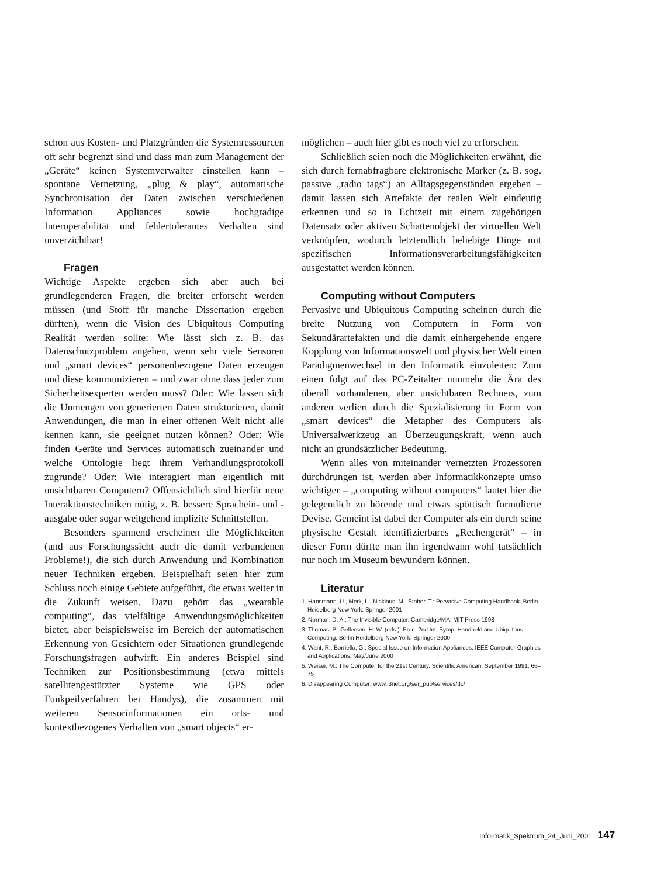schon aus Kosten- und Platzgründen die Systemressourcen oft sehr begrenzt sind und dass man zum Management der „Geräte“ keinen Systemverwalter einstellen kann – spontane Vernetzung, „plug & play“, automatische Synchronisation der Daten zwischen verschiedenen Information Appliances sowie hochgradige Interoperabilität und fehlertolerantes Verhalten sind unverzichtbar!
Fragen
Wichtige Aspekte ergeben sich aber auch bei grundlegenderen Fragen, die breiter erforscht werden müssen (und Stoff für manche Dissertation ergeben dürften), wenn die Vision des Ubiquitous Computing Realität werden sollte: Wie lässt sich z. B. das Datenschutzproblem angehen, wenn sehr viele Sensoren und „smart devices“ personenbezogene Daten erzeugen und diese kommunizieren – und zwar ohne dass jeder zum Sicherheitsexperten werden muss? Oder: Wie lassen sich die Unmengen von generierten Daten strukturieren, damit Anwendungen, die man in einer offenen Welt nicht alle kennen kann, sie geeignet nutzen können? Oder: Wie finden Geräte und Services automatisch zueinander und welche Ontologie liegt ihrem Verhandlungsprotokoll zugrunde? Oder: Wie interagiert man eigentlich mit unsichtbaren Computern? Offensichtlich sind hierfür neue Interaktionstechniken nötig, z. B. bessere Sprachein- und -ausgabe oder sogar weitgehend implizite Schnittstellen.
Besonders spannend erscheinen die Möglichkeiten (und aus Forschungssicht auch die damit verbundenen Probleme!), die sich durch Anwendung und Kombination neuer Techniken ergeben. Beispielhaft seien hier zum Schluss noch einige Gebiete aufgeführt, die etwas weiter in die Zukunft weisen. Dazu gehört das „wearable computing“, das vielfältige Anwendungsmöglichkeiten bietet, aber beispielsweise im Bereich der automatischen Erkennung von Gesichtern oder Situationen grundlegende Forschungsfragen aufwirft. Ein anderes Beispiel sind Techniken zur Positionsbestimmung (etwa mittels satellitengestützter Systeme wie GPS oder Funkpeilverfahren bei Handys), die zusammen mit weiteren Sensorinformationen ein orts- und kontextbezogenes Verhalten von „smart objects“ er-
möglichen – auch hier gibt es noch viel zu erforschen.
Schließlich seien noch die Möglichkeiten erwähnt, die sich durch fernabfragbare elektronische Marker (z. B. sog. passive „radio tags“) an Alltagsgegenständen ergeben – damit lassen sich Artefakte der realen Welt eindeutig erkennen und so in Echtzeit mit einem zugehörigen Datensatz oder aktiven Schattenobjekt der virtuellen Welt verknüpfen, wodurch letztendlich beliebige Dinge mit spezifischen Informationsverarbeitungsfähigkeiten ausgestattet werden können.
Computing without Computers
Pervasive und Ubiquitous Computing scheinen durch die breite Nutzung von Computern in Form von Sekundärartefakten und die damit einhergehende engere Kopplung von Informationswelt und physischer Welt einen Paradigmenwechsel in den Informatik einzuleiten: Zum einen folgt auf das PC-Zeitalter nunmehr die Ära des überall vorhandenen, aber unsichtbaren Rechners, zum anderen verliert durch die Spezialisierung in Form von „smart devices“ die Metapher des Computers als Universalwerkzeug an Überzeugungskraft, wenn auch nicht an grundsätzlicher Bedeutung.
Wenn alles von miteinander vernetzten Prozessoren durchdrungen ist, werden aber Informatikkonzepte umso wichtiger – „computing without computers“ lautet hier die gelegentlich zu hörende und etwas spöttisch formulierte Devise. Gemeint ist dabei der Computer als ein durch seine physische Gestalt identifizierbares „Rechengerät“ – in dieser Form dürfte man ihn irgendwann wohl tatsächlich nur noch im Museum bewundern können.
Literatur
1. Hansmann, U., Merk, L., Nicklous, M., Stober, T.: Pervasive Computing Handbook. Berlin Heidelberg New York: Springer 2001
2. Norman, D. A.: The Invisible Computer. Cambridge/MA: MIT Press 1998
3. Thomas, P., Gellersen, H. W. (eds.): Proc. 2nd Int. Symp. Handheld and Ubiquitous Computing. Berlin Heidelberg New York: Springer 2000
4. Want, R., Borriello, G.: Special Issue on Information Appliances. IEEE Computer Graphics and Applications, May/June 2000
5. Weiser, M.: The Computer for the 21st Century. Scientific American, September 1991, 66–75
6. Disappearing Computer: www.i3net.org/ser_pub/services/dc/
Informatik_Spektrum_24_Juni_2001 147